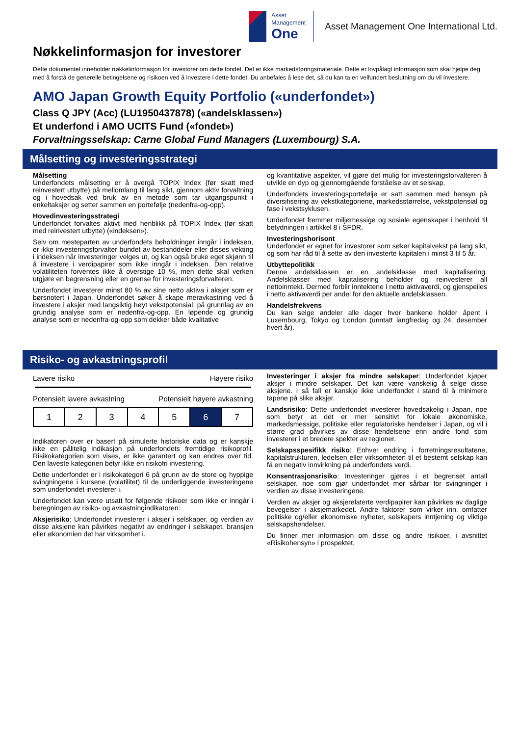Asset
Management
One
Asset Management One International Ltd.
Nøkkelinformasjon for investorer
Dette dokumentet inneholder nøkkelinformasjon for investorer om dette fondet. Det er ikke markedsføringsmateriale. Dette er lovpålagt informasjon som skal hjelpe deg med å forstå de generelle betingelsene og risikoen ved å investere i dette fondet. Du anbefales å lese det, så du kan ta en velfundert beslutning om du vil investere.
AMO Japan Growth Equity Portfolio («underfondet»)
Class Q JPY (Acc) (LU1950437878) («andelsklassen»)
Et underfond i AMO UCITS Fund («fondet»)
Forvaltningsselskap: Carne Global Fund Managers (Luxembourg) S.A.
Målsetting og investeringsstrategi
Målsetting
Underfondets målsetting er å overgå TOPIX Index (før skatt med reinvestert utbytte) på mellomlang til lang sikt, gjennom aktiv forvaltning og i hovedsak ved bruk av en metode som tar utgangspunkt i enkeltaksjer og setter sammen en portefølje (nedenfra-og-opp).
Hovedinvesteringsstrategi
Underfondet forvaltes aktivt med henblikk på TOPIX Index (før skatt med reinvestert utbytte) («indeksen»).
Selv om mesteparten av underfondets beholdninger inngår i indeksen, er ikke investeringsforvalter bundet av bestanddeler eller disses vekting i indeksen når investeringer velges ut, og kan også bruke eget skjønn til å investere i verdipapirer som ikke inngår i indeksen. Den relative volatiliteten forventes ikke å overstige 10 %, men dette skal verken utgjøre en begrensning eller en grense for investeringsforvalteren.
Underfondet investerer minst 80 % av sine netto aktiva i aksjer som er børsnotert i Japan. Underfondet søker å skape meravkastning ved å investere i aksjer med langsiktig høyt vekstpotensial, på grunnlag av en grundig analyse som er nedenfra-og-opp. En løpende og grundig analyse som er nedenfra-og-opp som dekker både kvalitative
og kvantitative aspekter, vil gjøre det mulig for investeringsforvalteren å utvikle en dyp og gjennomgående forståelse av et selskap.
Underfondets investeringsportefølje er satt sammen med hensyn på diversifisering av vekstkategoriene, markedsstørrelse, vekstpotensial og fase i vekstsyklusen.
Underfondet fremmer miljømessige og sosiale egenskaper i henhold til betydningen i artikkel 8 i SFDR.
Investeringshorisont
Underfondet er egnet for investorer som søker kapitalvekst på lang sikt, og som har råd til å sette av den investerte kapitalen i minst 3 til 5 år.
Utbyttepolitikk
Denne andelsklassen er en andelsklasse med kapitalisering. Andelsklasser med kapitalisering beholder og reinvesterer all nettoinntekt. Dermed forblir inntektene i netto aktivaverdi, og gjenspeiles i netto aktivaverdi per andel for den aktuelle andelsklassen.
Handelsfrekvens
Du kan selge andeler alle dager hvor bankene holder åpent i Luxembourg, Tokyo og London (unntatt langfredag og 24. desember hvert år).
Risiko- og avkastningsprofil
Lavere risiko Høyere risiko
Potensielt lavere avkastning Potensielt høyere avkastning
| 1 | 2 | 3 | 4 | 5 | 6 | 7 |
Indikatoren over er basert på simulerte historiske data og er kanskje ikke en pålitelig indikasjon på underfondets fremtidige risikoprofil. Risikokategorien som vises, er ikke garantert og kan endres over tid. Den laveste kategorien betyr ikke en risikofri investering.
Dette underfondet er i risikokategori 6 på grunn av de store og hyppige svingningene i kursene (volatilitet) til de underliggende investeringene som underfondet investerer i.
Underfondet kan være utsatt for følgende risikoer som ikke er inngår i beregningen av risiko- og avkastningindikatoren:
Aksjerisiko: Underfondet investerer i aksjer i selskaper, og verdien av disse aksjene kan påvirkes negativt av endringer i selskapet, bransjen eller økonomien det har virksomhet i.
Investeringer i aksjer fra mindre selskaper: Underfondet kjøper aksjer i mindre selskaper. Det kan være vanskelig å selge disse aksjene. I så fall er kanskje ikke underfondet i stand til å minimere tapene på slike aksjer.
Landsrisiko: Dette underfondet investerer hovedsakelig i Japan, noe som betyr at det er mer sensitivt for lokale økonomiske, markedsmessige, politiske eller regulatoriske hendelser i Japan, og vil i større grad påvirkes av disse hendelsene enn andre fond som investerer i et bredere spekter av regioner.
Selskapsspesifikk risiko: Enhver endring i forretningsresultatene, kapitalstrukturen, ledelsen eller virksomheten til et bestemt selskap kan få en negativ innvirkning på underfondets verdi.
Konsentrasjonsrisiko: Investeringer gjøres i et begrenset antall selskaper, noe som gjør underfondet mer sårbar for svingninger i verdien av disse investeringene.
Verdien av aksjer og aksjerelaterte verdipapirer kan påvirkes av daglige bevegelser i aksjemarkedet. Andre faktorer som virker inn, omfatter politiske og/eller økonomiske nyheter, selskapers inntjening og viktige selskapshendelser.
Du finner mer informasjon om disse og andre risikoer, i avsnittet «Risikohensyn» i prospektet.